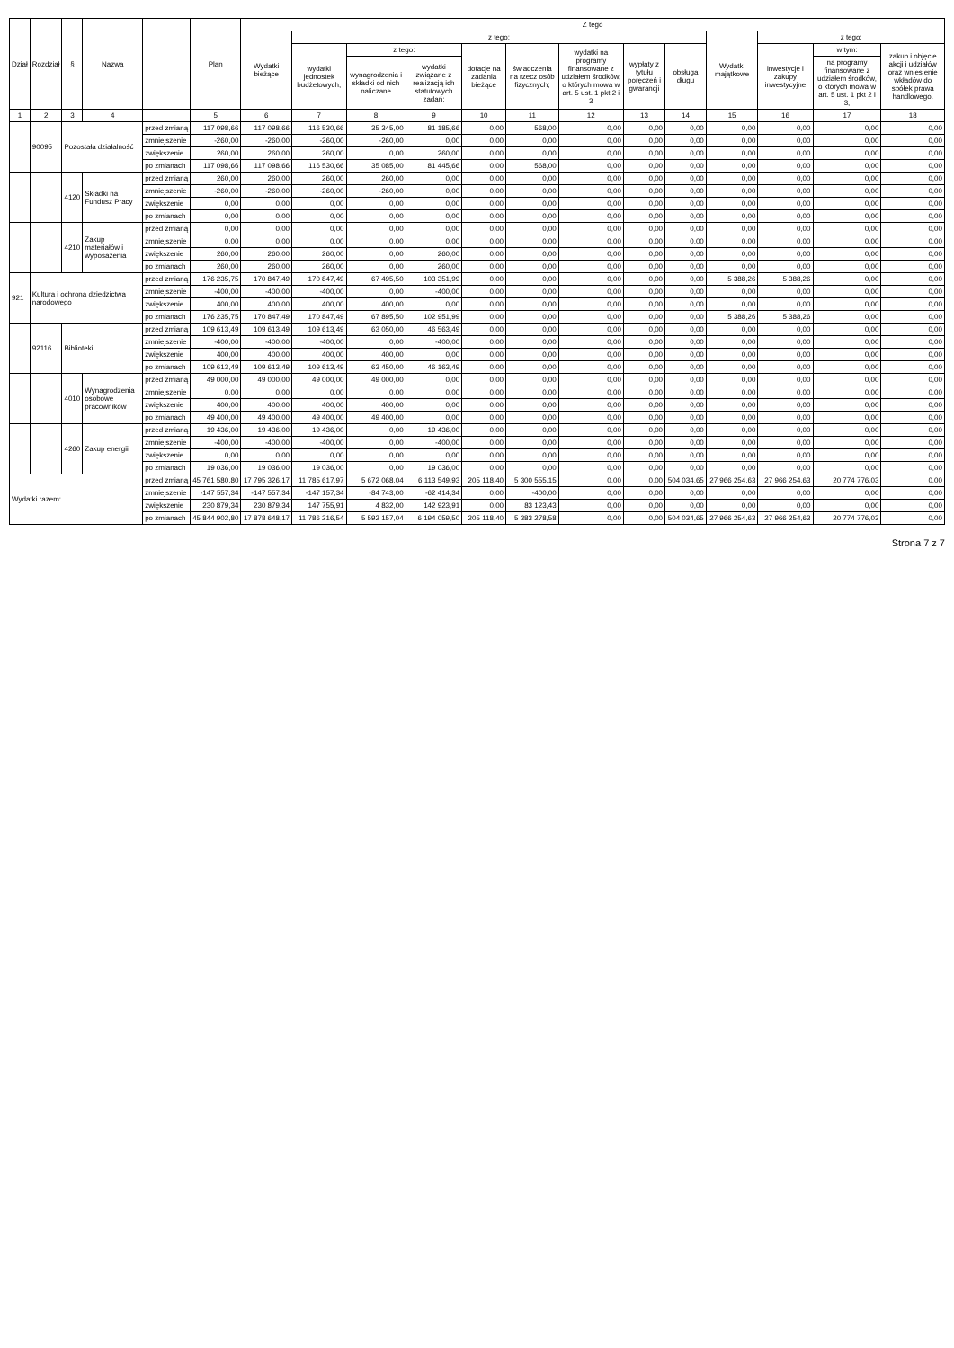| Dział | Rozdział | § | Nazwa | | Plan | Z tego | | | | | | | | | | | | |
| --- | --- | --- | --- | --- | --- | --- | --- | --- | --- | --- | --- | --- | --- | --- | --- | --- | --- | --- |
| | | | | | | Wydatki bieżące | z tego: | | | | | | | | Wydatki majątkowe | z tego: | | |
| | | | | | | | wydatki jednostek budżetowych, | z tego: | | dotacje na zadania bieżące | świadczenia na rzecz osób fizycznych; | wydatki na programy finansowane z udziałem środków, o których mowa w art. 5 ust. 1 pkt 2 i 3 | wypłaty z tytułu poręczeń i gwarancji | obsługa długu | | inwestycje i zakupy inwestycyjne | w tym: | zakup i objęcie akcji i udziałów oraz wniesienie wkładów do spółek prawa handlowego. |
| | | | | | | | | wynagrodzenia i składki od nich naliczane | wydatki związane z realizacją ich statutowych zadań; | | | | | | | | na programy finansowane z udziałem środków, o których mowa w art. 5 ust. 1 pkt 2 i 3, | |
| 1 | 2 | 3 | 4 | | 5 | 6 | 7 | 8 | 9 | 10 | 11 | 12 | 13 | 14 | 15 | 16 | 17 | 18 |
| | 90095 | Pozostała działalność | | przed zmianą | 117 098,66 | 117 098,66 | 116 530,66 | 35 345,00 | 81 185,66 | 0,00 | 568,00 | 0,00 | 0,00 | 0,00 | 0,00 | 0,00 | 0,00 | 0,00 |
| | | | | zmniejszenie | -260,00 | -260,00 | -260,00 | -260,00 | 0,00 | 0,00 | 0,00 | 0,00 | 0,00 | 0,00 | 0,00 | 0,00 | 0,00 | 0,00 |
| | | | | zwiększenie | 260,00 | 260,00 | 260,00 | 0,00 | 260,00 | 0,00 | 0,00 | 0,00 | 0,00 | 0,00 | 0,00 | 0,00 | 0,00 | 0,00 |
| | | | | po zmianach | 117 098,66 | 117 098,66 | 116 530,66 | 35 085,00 | 81 445,66 | 0,00 | 568,00 | 0,00 | 0,00 | 0,00 | 0,00 | 0,00 | 0,00 | 0,00 |
| | | 4120 | Składki na Fundusz Pracy | przed zmianą | 260,00 | 260,00 | 260,00 | 260,00 | 0,00 | 0,00 | 0,00 | 0,00 | 0,00 | 0,00 | 0,00 | 0,00 | 0,00 | 0,00 |
| | | | | zmniejszenie | -260,00 | -260,00 | -260,00 | -260,00 | 0,00 | 0,00 | 0,00 | 0,00 | 0,00 | 0,00 | 0,00 | 0,00 | 0,00 | 0,00 |
| | | | | zwiększenie | 0,00 | 0,00 | 0,00 | 0,00 | 0,00 | 0,00 | 0,00 | 0,00 | 0,00 | 0,00 | 0,00 | 0,00 | 0,00 | 0,00 |
| | | | | po zmianach | 0,00 | 0,00 | 0,00 | 0,00 | 0,00 | 0,00 | 0,00 | 0,00 | 0,00 | 0,00 | 0,00 | 0,00 | 0,00 | 0,00 |
| | | 4210 | Zakup materiałów i wyposażenia | przed zmianą | 0,00 | 0,00 | 0,00 | 0,00 | 0,00 | 0,00 | 0,00 | 0,00 | 0,00 | 0,00 | 0,00 | 0,00 | 0,00 | 0,00 |
| | | | | zmniejszenie | 0,00 | 0,00 | 0,00 | 0,00 | 0,00 | 0,00 | 0,00 | 0,00 | 0,00 | 0,00 | 0,00 | 0,00 | 0,00 | 0,00 |
| | | | | zwiększenie | 260,00 | 260,00 | 260,00 | 0,00 | 260,00 | 0,00 | 0,00 | 0,00 | 0,00 | 0,00 | 0,00 | 0,00 | 0,00 | 0,00 |
| | | | | po zmianach | 260,00 | 260,00 | 260,00 | 0,00 | 260,00 | 0,00 | 0,00 | 0,00 | 0,00 | 0,00 | 0,00 | 0,00 | 0,00 | 0,00 |
| 921 | Kultura i ochrona dziedzictwa narodowego | | | przed zmianą | 176 235,75 | 170 847,49 | 170 847,49 | 67 495,50 | 103 351,99 | 0,00 | 0,00 | 0,00 | 0,00 | 0,00 | 5 388,26 | 5 388,26 | 0,00 | 0,00 |
| | | | | zmniejszenie | -400,00 | -400,00 | -400,00 | 0,00 | -400,00 | 0,00 | 0,00 | 0,00 | 0,00 | 0,00 | 0,00 | 0,00 | 0,00 | 0,00 |
| | | | | zwiększenie | 400,00 | 400,00 | 400,00 | 400,00 | 0,00 | 0,00 | 0,00 | 0,00 | 0,00 | 0,00 | 0,00 | 0,00 | 0,00 | 0,00 |
| | | | | po zmianach | 176 235,75 | 170 847,49 | 170 847,49 | 67 895,50 | 102 951,99 | 0,00 | 0,00 | 0,00 | 0,00 | 0,00 | 5 388,26 | 5 388,26 | 0,00 | 0,00 |
| | 92116 | Biblioteki | | przed zmianą | 109 613,49 | 109 613,49 | 109 613,49 | 63 050,00 | 46 563,49 | 0,00 | 0,00 | 0,00 | 0,00 | 0,00 | 0,00 | 0,00 | 0,00 | 0,00 |
| | | | | zmniejszenie | -400,00 | -400,00 | -400,00 | 0,00 | -400,00 | 0,00 | 0,00 | 0,00 | 0,00 | 0,00 | 0,00 | 0,00 | 0,00 | 0,00 |
| | | | | zwiększenie | 400,00 | 400,00 | 400,00 | 400,00 | 0,00 | 0,00 | 0,00 | 0,00 | 0,00 | 0,00 | 0,00 | 0,00 | 0,00 | 0,00 |
| | | | | po zmianach | 109 613,49 | 109 613,49 | 109 613,49 | 63 450,00 | 46 163,49 | 0,00 | 0,00 | 0,00 | 0,00 | 0,00 | 0,00 | 0,00 | 0,00 | 0,00 |
| | | 4010 | Wynagrodzenia osobowe pracowników | przed zmianą | 49 000,00 | 49 000,00 | 49 000,00 | 49 000,00 | 0,00 | 0,00 | 0,00 | 0,00 | 0,00 | 0,00 | 0,00 | 0,00 | 0,00 | 0,00 |
| | | | | zmniejszenie | 0,00 | 0,00 | 0,00 | 0,00 | 0,00 | 0,00 | 0,00 | 0,00 | 0,00 | 0,00 | 0,00 | 0,00 | 0,00 | 0,00 |
| | | | | zwiększenie | 400,00 | 400,00 | 400,00 | 400,00 | 0,00 | 0,00 | 0,00 | 0,00 | 0,00 | 0,00 | 0,00 | 0,00 | 0,00 | 0,00 |
| | | | | po zmianach | 49 400,00 | 49 400,00 | 49 400,00 | 49 400,00 | 0,00 | 0,00 | 0,00 | 0,00 | 0,00 | 0,00 | 0,00 | 0,00 | 0,00 | 0,00 |
| | | 4260 | Zakup energii | przed zmianą | 19 436,00 | 19 436,00 | 19 436,00 | 0,00 | 19 436,00 | 0,00 | 0,00 | 0,00 | 0,00 | 0,00 | 0,00 | 0,00 | 0,00 | 0,00 |
| | | | | zmniejszenie | -400,00 | -400,00 | -400,00 | 0,00 | -400,00 | 0,00 | 0,00 | 0,00 | 0,00 | 0,00 | 0,00 | 0,00 | 0,00 | 0,00 |
| | | | | zwiększenie | 0,00 | 0,00 | 0,00 | 0,00 | 0,00 | 0,00 | 0,00 | 0,00 | 0,00 | 0,00 | 0,00 | 0,00 | 0,00 | 0,00 |
| | | | | po zmianach | 19 036,00 | 19 036,00 | 19 036,00 | 0,00 | 19 036,00 | 0,00 | 0,00 | 0,00 | 0,00 | 0,00 | 0,00 | 0,00 | 0,00 | 0,00 |
| Wydatki razem: | | | | przed zmianą | 45 761 580,80 | 17 795 326,17 | 11 785 617,97 | 5 672 068,04 | 6 113 549,93 | 205 118,40 | 5 300 555,15 | 0,00 | 0,00 | 504 034,65 | 27 966 254,63 | 27 966 254,63 | 20 774 776,03 | 0,00 |
| | | | | zmniejszenie | -147 557,34 | -147 557,34 | -147 157,34 | -84 743,00 | -62 414,34 | 0,00 | -400,00 | 0,00 | 0,00 | 0,00 | 0,00 | 0,00 | 0,00 | 0,00 |
| | | | | zwiększenie | 230 879,34 | 230 879,34 | 147 755,91 | 4 832,00 | 142 923,91 | 0,00 | 83 123,43 | 0,00 | 0,00 | 0,00 | 0,00 | 0,00 | 0,00 | 0,00 |
| | | | | po zmianach | 45 844 902,80 | 17 878 648,17 | 11 786 216,54 | 5 592 157,04 | 6 194 059,50 | 205 118,40 | 5 383 278,58 | 0,00 | 0,00 | 504 034,65 | 27 966 254,63 | 27 966 254,63 | 20 774 776,03 | 0,00 |
Strona 7 z 7